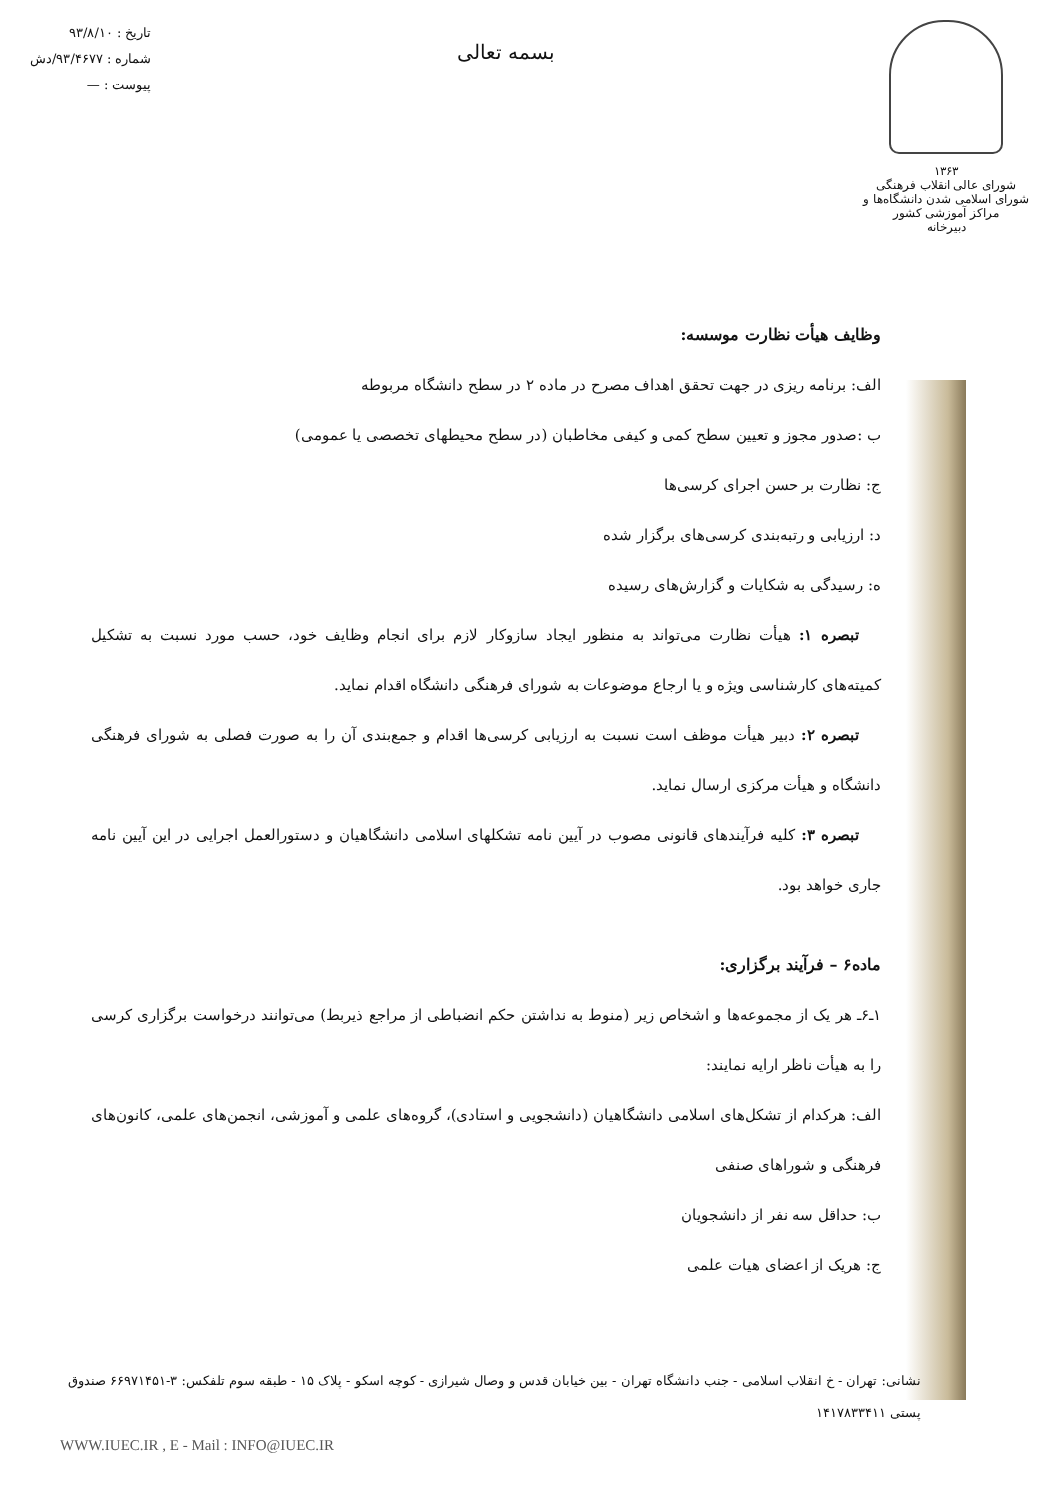۱۳۶۳
شورای عالی انقلاب فرهنگی
شورای اسلامی شدن دانشگاه‌ها و مراکز آموزشی کشور
دبیرخانه
بسمه تعالی
تاریخ : ۹۳/۸/۱۰
شماره : ۹۳/۴۶۷۷/دش
پیوست : —
وظایف هیأت نظارت موسسه:
الف: برنامه ریزی در جهت تحقق اهداف مصرح در ماده ۲ در سطح دانشگاه مربوطه
ب :صدور مجوز و تعیین سطح کمی و کیفی مخاطبان (در سطح محیطهای تخصصی یا عمومی)
ج: نظارت بر حسن اجرای کرسی‌ها
د: ارزیابی و رتبه‌بندی کرسی‌های برگزار شده
ه: رسیدگی به شکایات و گزارش‌های رسیده
تبصره ۱: هیأت نظارت می‌تواند به منظور ایجاد سازوکار لازم برای انجام وظایف خود، حسب مورد نسبت به تشکیل کمیته‌های کارشناسی ویژه و یا ارجاع موضوعات به شورای فرهنگی دانشگاه اقدام نماید.
تبصره ۲: دبیر هیأت موظف است نسبت به ارزیابی کرسی‌ها اقدام و جمع‌بندی آن را به صورت فصلی به شورای فرهنگی دانشگاه و هیأت مرکزی ارسال نماید.
تبصره ۳: کلیه فرآیندهای قانونی مصوب در آیین نامه تشکلهای اسلامی دانشگاهیان و دستورالعمل اجرایی در این آیین نامه جاری خواهد بود.
ماده۶ – فرآیند برگزاری:
۱ـ۶ـ هر یک از مجموعه‌ها و اشخاص زیر (منوط به نداشتن حکم انضباطی از مراجع ذیربط) می‌توانند درخواست برگزاری کرسی را به هیأت ناظر ارایه نمایند:
الف: هرکدام از تشکل‌های اسلامی دانشگاهیان (دانشجویی و استادی)، گروه‌های علمی و آموزشی، انجمن‌های علمی، کانون‌های فرهنگی و شوراهای صنفی
ب: حداقل سه نفر از دانشجویان
ج: هریک از اعضای هیات علمی
نشانی: تهران - خ انقلاب اسلامی - جنب دانشگاه تهران - بین خیابان قدس و وصال شیرازی - کوچه اسکو - پلاک ۱۵ - طبقه سوم تلفکس: ۳-۶۶۹۷۱۴۵۱ صندوق پستی ۱۴۱۷۸۳۳۴۱۱
WWW.IUEC.IR , E - Mail : INFO@IUEC.IR